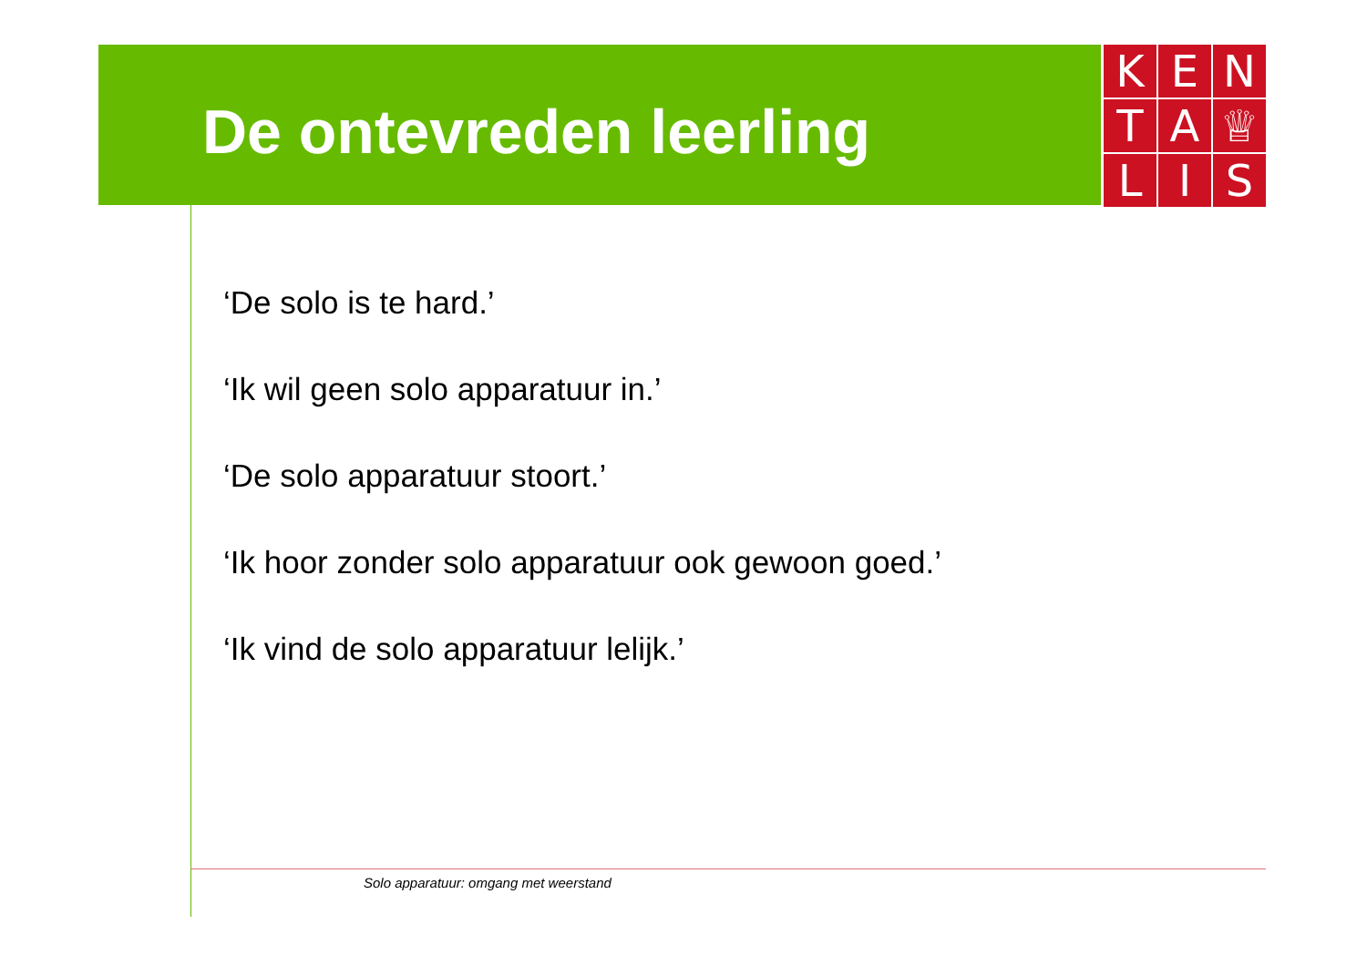De ontevreden leerling
K
E
N
T
A
♕
L
I
S
‘De solo is te hard.’
‘Ik wil geen solo apparatuur in.’
‘De solo apparatuur stoort.’
‘Ik hoor zonder solo apparatuur ook gewoon goed.’
‘Ik vind de solo apparatuur lelijk.’
Solo apparatuur: omgang met weerstand